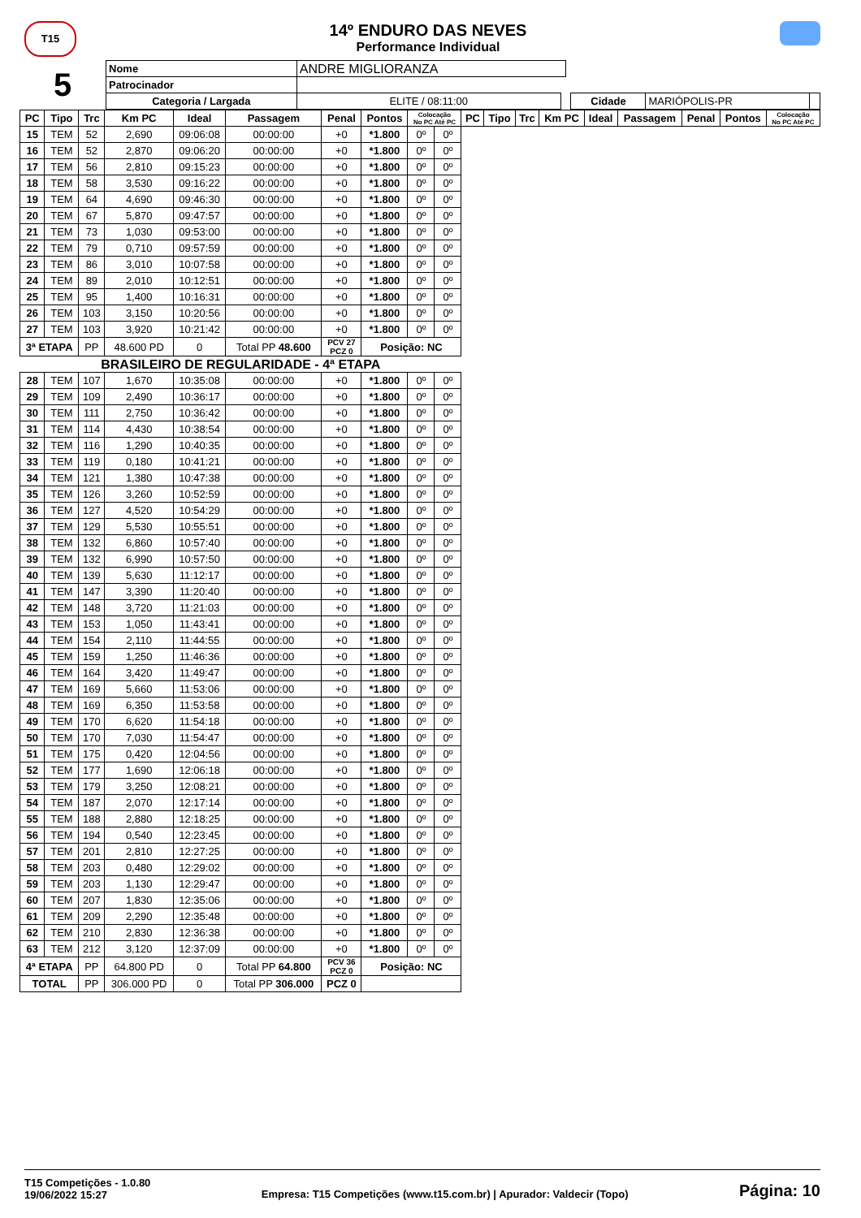T15
14º ENDURO DAS NEVES
Performance Individual
| 5 | Nome | ANDRE MIGLIORANZA | | | | | |
| | Patrocinador | | | | | | |
| | Categoria / Largada | ELITE / 08:11:00 | | | Cidade | MARIÓPOLIS-PR | |
| PC | Tipo | Trc | Km PC | Ideal | Passagem | Penal | Pontos | Colocação No PC Até PC | | PC | Tipo | Trc | Km PC | Ideal | Passagem | Penal | Pontos | Colocação No PC Até PC |
| --- | --- | --- | --- | --- | --- | --- | --- | --- | --- | --- | --- | --- | --- | --- | --- | --- | --- | --- |
| 15 | TEM | 52 | 2,690 | 09:06:08 | 00:00:00 | +0 | *1.800 | 0º | 0º | | | | | | | | | |
| 16 | TEM | 52 | 2,870 | 09:06:20 | 00:00:00 | +0 | *1.800 | 0º | 0º | | | | | | | | | |
| 17 | TEM | 56 | 2,810 | 09:15:23 | 00:00:00 | +0 | *1.800 | 0º | 0º | | | | | | | | | |
| 18 | TEM | 58 | 3,530 | 09:16:22 | 00:00:00 | +0 | *1.800 | 0º | 0º | | | | | | | | | |
| 19 | TEM | 64 | 4,690 | 09:46:30 | 00:00:00 | +0 | *1.800 | 0º | 0º | | | | | | | | | |
| 20 | TEM | 67 | 5,870 | 09:47:57 | 00:00:00 | +0 | *1.800 | 0º | 0º | | | | | | | | | |
| 21 | TEM | 73 | 1,030 | 09:53:00 | 00:00:00 | +0 | *1.800 | 0º | 0º | | | | | | | | | |
| 22 | TEM | 79 | 0,710 | 09:57:59 | 00:00:00 | +0 | *1.800 | 0º | 0º | | | | | | | | | |
| 23 | TEM | 86 | 3,010 | 10:07:58 | 00:00:00 | +0 | *1.800 | 0º | 0º | | | | | | | | | |
| 24 | TEM | 89 | 2,010 | 10:12:51 | 00:00:00 | +0 | *1.800 | 0º | 0º | | | | | | | | | |
| 25 | TEM | 95 | 1,400 | 10:16:31 | 00:00:00 | +0 | *1.800 | 0º | 0º | | | | | | | | | |
| 26 | TEM | 103 | 3,150 | 10:20:56 | 00:00:00 | +0 | *1.800 | 0º | 0º | | | | | | | | | |
| 27 | TEM | 103 | 3,920 | 10:21:42 | 00:00:00 | +0 | *1.800 | 0º | 0º | | | | | | | | | |
| 3ª ETAPA | | PP | 48.600 PD | 0 | Total PP 48.600 | PCV 27 PCZ 0 | Posição: NC | | | | | | | | | | | |
| BRASILEIRO DE REGULARIDADE - 4ª ETAPA | | | | | | | | | | | | | | | | | | |
| 28 | TEM | 107 | 1,670 | 10:35:08 | 00:00:00 | +0 | *1.800 | 0º | 0º | | | | | | | | | |
| 29 | TEM | 109 | 2,490 | 10:36:17 | 00:00:00 | +0 | *1.800 | 0º | 0º | | | | | | | | | |
| 30 | TEM | 111 | 2,750 | 10:36:42 | 00:00:00 | +0 | *1.800 | 0º | 0º | | | | | | | | | |
| 31 | TEM | 114 | 4,430 | 10:38:54 | 00:00:00 | +0 | *1.800 | 0º | 0º | | | | | | | | | |
| 32 | TEM | 116 | 1,290 | 10:40:35 | 00:00:00 | +0 | *1.800 | 0º | 0º | | | | | | | | | |
| 33 | TEM | 119 | 0,180 | 10:41:21 | 00:00:00 | +0 | *1.800 | 0º | 0º | | | | | | | | | |
| 34 | TEM | 121 | 1,380 | 10:47:38 | 00:00:00 | +0 | *1.800 | 0º | 0º | | | | | | | | | |
| 35 | TEM | 126 | 3,260 | 10:52:59 | 00:00:00 | +0 | *1.800 | 0º | 0º | | | | | | | | | |
| 36 | TEM | 127 | 4,520 | 10:54:29 | 00:00:00 | +0 | *1.800 | 0º | 0º | | | | | | | | | |
| 37 | TEM | 129 | 5,530 | 10:55:51 | 00:00:00 | +0 | *1.800 | 0º | 0º | | | | | | | | | |
| 38 | TEM | 132 | 6,860 | 10:57:40 | 00:00:00 | +0 | *1.800 | 0º | 0º | | | | | | | | | |
| 39 | TEM | 132 | 6,990 | 10:57:50 | 00:00:00 | +0 | *1.800 | 0º | 0º | | | | | | | | | |
| 40 | TEM | 139 | 5,630 | 11:12:17 | 00:00:00 | +0 | *1.800 | 0º | 0º | | | | | | | | | |
| 41 | TEM | 147 | 3,390 | 11:20:40 | 00:00:00 | +0 | *1.800 | 0º | 0º | | | | | | | | | |
| 42 | TEM | 148 | 3,720 | 11:21:03 | 00:00:00 | +0 | *1.800 | 0º | 0º | | | | | | | | | |
| 43 | TEM | 153 | 1,050 | 11:43:41 | 00:00:00 | +0 | *1.800 | 0º | 0º | | | | | | | | | |
| 44 | TEM | 154 | 2,110 | 11:44:55 | 00:00:00 | +0 | *1.800 | 0º | 0º | | | | | | | | | |
| 45 | TEM | 159 | 1,250 | 11:46:36 | 00:00:00 | +0 | *1.800 | 0º | 0º | | | | | | | | | |
| 46 | TEM | 164 | 3,420 | 11:49:47 | 00:00:00 | +0 | *1.800 | 0º | 0º | | | | | | | | | |
| 47 | TEM | 169 | 5,660 | 11:53:06 | 00:00:00 | +0 | *1.800 | 0º | 0º | | | | | | | | | |
| 48 | TEM | 169 | 6,350 | 11:53:58 | 00:00:00 | +0 | *1.800 | 0º | 0º | | | | | | | | | |
| 49 | TEM | 170 | 6,620 | 11:54:18 | 00:00:00 | +0 | *1.800 | 0º | 0º | | | | | | | | | |
| 50 | TEM | 170 | 7,030 | 11:54:47 | 00:00:00 | +0 | *1.800 | 0º | 0º | | | | | | | | | |
| 51 | TEM | 175 | 0,420 | 12:04:56 | 00:00:00 | +0 | *1.800 | 0º | 0º | | | | | | | | | |
| 52 | TEM | 177 | 1,690 | 12:06:18 | 00:00:00 | +0 | *1.800 | 0º | 0º | | | | | | | | | |
| 53 | TEM | 179 | 3,250 | 12:08:21 | 00:00:00 | +0 | *1.800 | 0º | 0º | | | | | | | | | |
| 54 | TEM | 187 | 2,070 | 12:17:14 | 00:00:00 | +0 | *1.800 | 0º | 0º | | | | | | | | | |
| 55 | TEM | 188 | 2,880 | 12:18:25 | 00:00:00 | +0 | *1.800 | 0º | 0º | | | | | | | | | |
| 56 | TEM | 194 | 0,540 | 12:23:45 | 00:00:00 | +0 | *1.800 | 0º | 0º | | | | | | | | | |
| 57 | TEM | 201 | 2,810 | 12:27:25 | 00:00:00 | +0 | *1.800 | 0º | 0º | | | | | | | | | |
| 58 | TEM | 203 | 0,480 | 12:29:02 | 00:00:00 | +0 | *1.800 | 0º | 0º | | | | | | | | | |
| 59 | TEM | 203 | 1,130 | 12:29:47 | 00:00:00 | +0 | *1.800 | 0º | 0º | | | | | | | | | |
| 60 | TEM | 207 | 1,830 | 12:35:06 | 00:00:00 | +0 | *1.800 | 0º | 0º | | | | | | | | | |
| 61 | TEM | 209 | 2,290 | 12:35:48 | 00:00:00 | +0 | *1.800 | 0º | 0º | | | | | | | | | |
| 62 | TEM | 210 | 2,830 | 12:36:38 | 00:00:00 | +0 | *1.800 | 0º | 0º | | | | | | | | | |
| 63 | TEM | 212 | 3,120 | 12:37:09 | 00:00:00 | +0 | *1.800 | 0º | 0º | | | | | | | | | |
| 4ª ETAPA | | PP | 64.800 PD | 0 | Total PP 64.800 | PCV 36 PCZ 0 | Posição: NC | | | | | | | | | | | |
| TOTAL | | PP | 306.000 PD | 0 | Total PP 306.000 | PCZ 0 | | | | | | | | | | | | |
T15 Competições - 1.0.80
19/06/2022 15:27
Empresa: T15 Competições (www.t15.com.br) | Apurador: Valdecir (Topo)
Página: 10